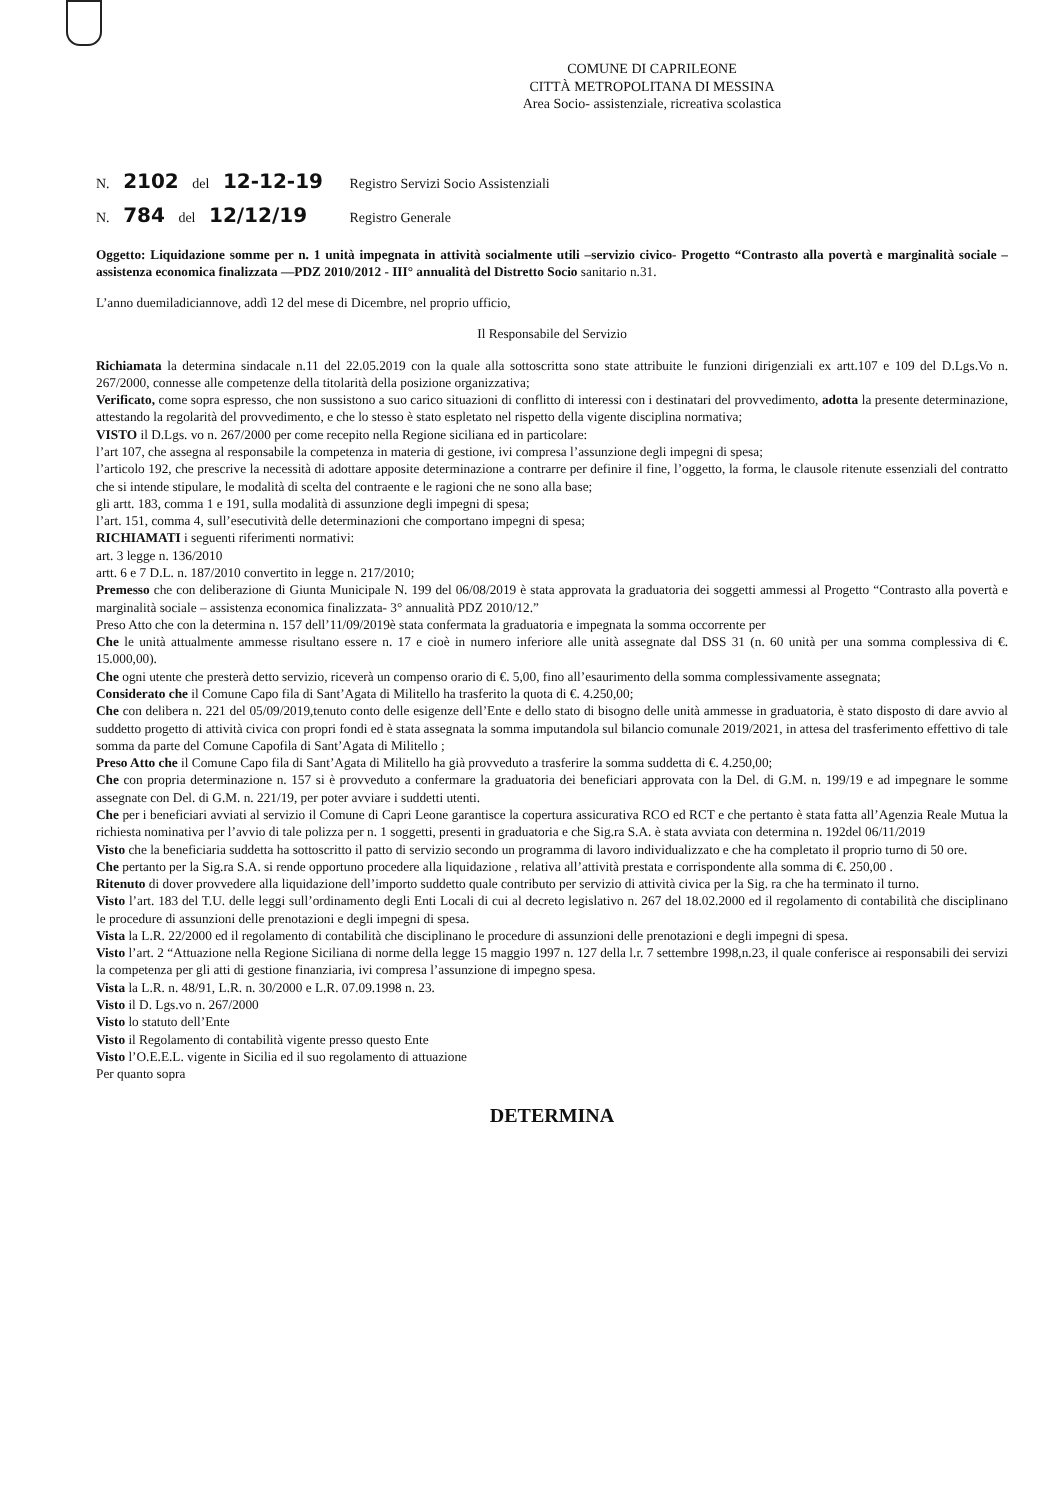COMUNE DI CAPRILEONE
CITTÀ METROPOLITANA DI MESSINA
Area Socio- assistenziale, ricreativa scolastica
N. 2102 del 12-12-19 Registro Servizi Socio Assistenziali
N. 784 del 12/12/19 Registro Generale
Oggetto: Liquidazione somme per n. 1 unità impegnata in attività socialmente utili –servizio civico- Progetto “Contrasto alla povertà e marginalità sociale – assistenza economica finalizzata —PDZ 2010/2012 - III° annualità del Distretto Socio sanitario n.31.
L’anno duemiladiciannove, addì 12 del mese di Dicembre, nel proprio ufficio,
Il Responsabile del Servizio
Richiamata la determina sindacale n.11 del 22.05.2019 con la quale alla sottoscritta sono state attribuite le funzioni dirigenziali ex artt.107 e 109 del D.Lgs.Vo n. 267/2000, connesse alle competenze della titolarità della posizione organizzativa;
Verificato, come sopra espresso, che non sussistono a suo carico situazioni di conflitto di interessi con i destinatari del provvedimento, adotta la presente determinazione, attestando la regolarità del provvedimento, e che lo stesso è stato espletato nel rispetto della vigente disciplina normativa;
VISTO il D.Lgs. vo n. 267/2000 per come recepito nella Regione siciliana ed in particolare:
l’art 107, che assegna al responsabile la competenza in materia di gestione, ivi compresa l’assunzione degli impegni di spesa;
l’articolo 192, che prescrive la necessità di adottare apposite determinazione a contrarre per definire il fine, l’oggetto, la forma, le clausole ritenute essenziali del contratto che si intende stipulare, le modalità di scelta del contraente e le ragioni che ne sono alla base;
gli artt. 183, comma 1 e 191, sulla modalità di assunzione degli impegni di spesa;
l’art. 151, comma 4, sull’esecutività delle determinazioni che comportano impegni di spesa;
RICHIAMATI i seguenti riferimenti normativi:
art. 3 legge n. 136/2010
artt. 6 e 7 D.L. n. 187/2010 convertito in legge n. 217/2010;
Premesso che con deliberazione di Giunta Municipale N. 199 del 06/08/2019 è stata approvata la graduatoria dei soggetti ammessi al Progetto “Contrasto alla povertà e marginalità sociale – assistenza economica finalizzata- 3° annualità PDZ 2010/12.”
Preso Atto che con la determina n. 157 dell’11/09/2019è stata confermata la graduatoria e impegnata la somma occorrente per
Che le unità attualmente ammesse risultano essere n. 17 e cioè in numero inferiore alle unità assegnate dal DSS 31 (n. 60 unità per una somma complessiva di €. 15.000,00).
Che ogni utente che presterà detto servizio, riceverà un compenso orario di €. 5,00, fino all’esaurimento della somma complessivamente assegnata;
Considerato che il Comune Capo fila di Sant’Agata di Militello ha trasferito la quota di €. 4.250,00;
Che con delibera n. 221 del 05/09/2019,tenuto conto delle esigenze dell’Ente e dello stato di bisogno delle unità ammesse in graduatoria, è stato disposto di dare avvio al suddetto progetto di attività civica con propri fondi ed è stata assegnata la somma imputandola sul bilancio comunale 2019/2021, in attesa del trasferimento effettivo di tale somma da parte del Comune Capofila di Sant’Agata di Militello ;
Preso Atto che il Comune Capo fila di Sant’Agata di Militello ha già provveduto a trasferire la somma suddetta di €. 4.250,00;
Che con propria determinazione n. 157 si è provveduto a confermare la graduatoria dei beneficiari approvata con la Del. di G.M. n. 199/19 e ad impegnare le somme assegnate con Del. di G.M. n. 221/19, per poter avviare i suddetti utenti.
Che per i beneficiari avviati al servizio il Comune di Capri Leone garantisce la copertura assicurativa RCO ed RCT e che pertanto è stata fatta all’Agenzia Reale Mutua la richiesta nominativa per l’avvio di tale polizza per n. 1 soggetti, presenti in graduatoria e che Sig.ra S.A. è stata avviata con determina n. 192del 06/11/2019
Visto che la beneficiaria suddetta ha sottoscritto il patto di servizio secondo un programma di lavoro individualizzato e che ha completato il proprio turno di 50 ore.
Che pertanto per la Sig.ra S.A. si rende opportuno procedere alla liquidazione , relativa all’attività prestata e corrispondente alla somma di €. 250,00 .
Ritenuto di dover provvedere alla liquidazione dell’importo suddetto quale contributo per servizio di attività civica per la Sig. ra che ha terminato il turno.
Visto l’art. 183 del T.U. delle leggi sull’ordinamento degli Enti Locali di cui al decreto legislativo n. 267 del 18.02.2000 ed il regolamento di contabilità che disciplinano le procedure di assunzioni delle prenotazioni e degli impegni di spesa.
Vista la L.R. 22/2000 ed il regolamento di contabilità che disciplinano le procedure di assunzioni delle prenotazioni e degli impegni di spesa.
Visto l’art. 2 “Attuazione nella Regione Siciliana di norme della legge 15 maggio 1997 n. 127 della l.r. 7 settembre 1998,n.23, il quale conferisce ai responsabili dei servizi la competenza per gli atti di gestione finanziaria, ivi compresa l’assunzione di impegno spesa.
Vista la L.R. n. 48/91, L.R. n. 30/2000 e L.R. 07.09.1998 n. 23.
Visto il D. Lgs.vo n. 267/2000
Visto lo statuto dell’Ente
Visto il Regolamento di contabilità vigente presso questo Ente
Visto l’O.E.E.L. vigente in Sicilia ed il suo regolamento di attuazione
Per quanto sopra
DETERMINA